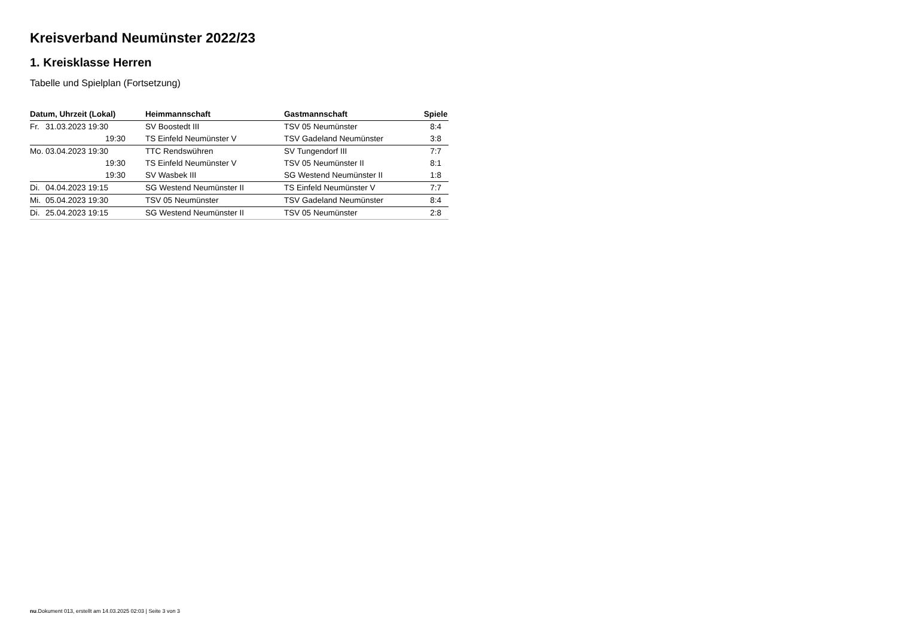Kreisverband Neumünster 2022/23
1. Kreisklasse Herren
Tabelle und Spielplan (Fortsetzung)
| Datum, Uhrzeit (Lokal) | | Heimmannschaft | Gastmannschaft | Spiele |
| --- | --- | --- | --- | --- |
| Fr. | 31.03.2023 19:30 | SV Boostedt III | TSV 05 Neumünster | 8:4 |
| | 19:30 | TS Einfeld Neumünster V | TSV Gadeland Neumünster | 3:8 |
| Mo. | 03.04.2023 19:30 | TTC Rendswühren | SV Tungendorf III | 7:7 |
| | 19:30 | TS Einfeld Neumünster V | TSV 05 Neumünster II | 8:1 |
| | 19:30 | SV Wasbek III | SG Westend Neumünster II | 1:8 |
| Di. | 04.04.2023 19:15 | SG Westend Neumünster II | TS Einfeld Neumünster V | 7:7 |
| Mi. | 05.04.2023 19:30 | TSV 05 Neumünster | TSV Gadeland Neumünster | 8:4 |
| Di. | 25.04.2023 19:15 | SG Westend Neumünster II | TSV 05 Neumünster | 2:8 |
nu.Dokument 013, erstellt am 14.03.2025 02:03 | Seite 3 von 3